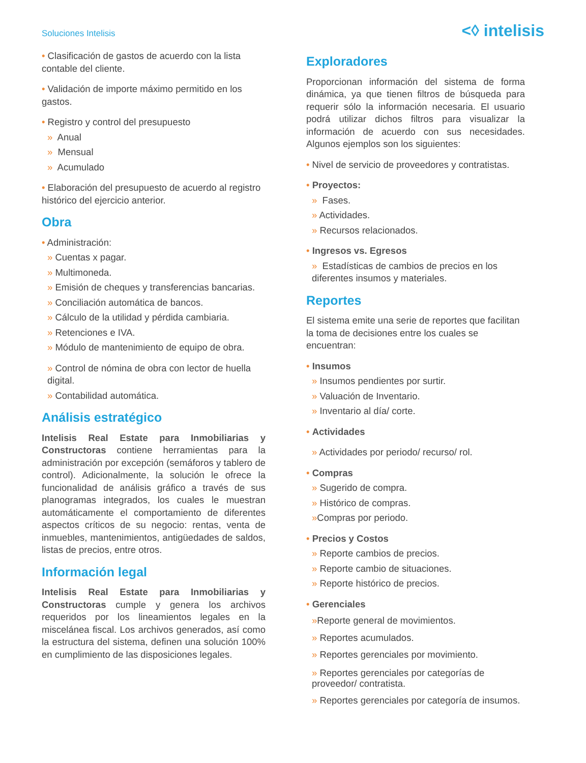Soluciones Intelisis
<◊ intelisis
• Clasificación de gastos de acuerdo con la lista contable del cliente.
• Validación de importe máximo permitido en los gastos.
• Registro y control del presupuesto
» Anual
» Mensual
» Acumulado
• Elaboración del presupuesto de acuerdo al registro histórico del ejercicio anterior.
Obra
• Administración:
» Cuentas x pagar.
» Multimoneda.
» Emisión de cheques y transferencias bancarias.
» Conciliación automática de bancos.
» Cálculo de la utilidad y pérdida cambiaria.
» Retenciones e IVA.
» Módulo de mantenimiento de equipo de obra.
» Control de nómina de obra con lector de huella digital.
» Contabilidad automática.
Análisis estratégico
Intelisis Real Estate para Inmobiliarias y Constructoras contiene herramientas para la administración por excepción (semáforos y tablero de control). Adicionalmente, la solución le ofrece la funcionalidad de análisis gráfico a través de sus planogramas integrados, los cuales le muestran automáticamente el comportamiento de diferentes aspectos críticos de su negocio: rentas, venta de inmuebles, mantenimientos, antigüedades de saldos, listas de precios, entre otros.
Información legal
Intelisis Real Estate para Inmobiliarias y Constructoras cumple y genera los archivos requeridos por los lineamientos legales en la miscelánea fiscal. Los archivos generados, así como la estructura del sistema, definen una solución 100% en cumplimiento de las disposiciones legales.
Exploradores
Proporcionan información del sistema de forma dinámica, ya que tienen filtros de búsqueda para requerir sólo la información necesaria. El usuario podrá utilizar dichos filtros para visualizar la información de acuerdo con sus necesidades. Algunos ejemplos son los siguientes:
• Nivel de servicio de proveedores y contratistas.
• Proyectos:
» Fases.
» Actividades.
» Recursos relacionados.
• Ingresos vs. Egresos
» Estadísticas de cambios de precios en los diferentes insumos y materiales.
Reportes
El sistema emite una serie de reportes que facilitan la toma de decisiones entre los cuales se encuentran:
• Insumos
» Insumos pendientes por surtir.
» Valuación de Inventario.
» Inventario al día/ corte.
• Actividades
» Actividades por periodo/ recurso/ rol.
• Compras
» Sugerido de compra.
» Histórico de compras.
»Compras por periodo.
• Precios y Costos
» Reporte cambios de precios.
» Reporte cambio de situaciones.
» Reporte histórico de precios.
• Gerenciales
»Reporte general de movimientos.
» Reportes acumulados.
» Reportes gerenciales por movimiento.
» Reportes gerenciales por categorías de proveedor/ contratista.
» Reportes gerenciales por categoría de insumos.